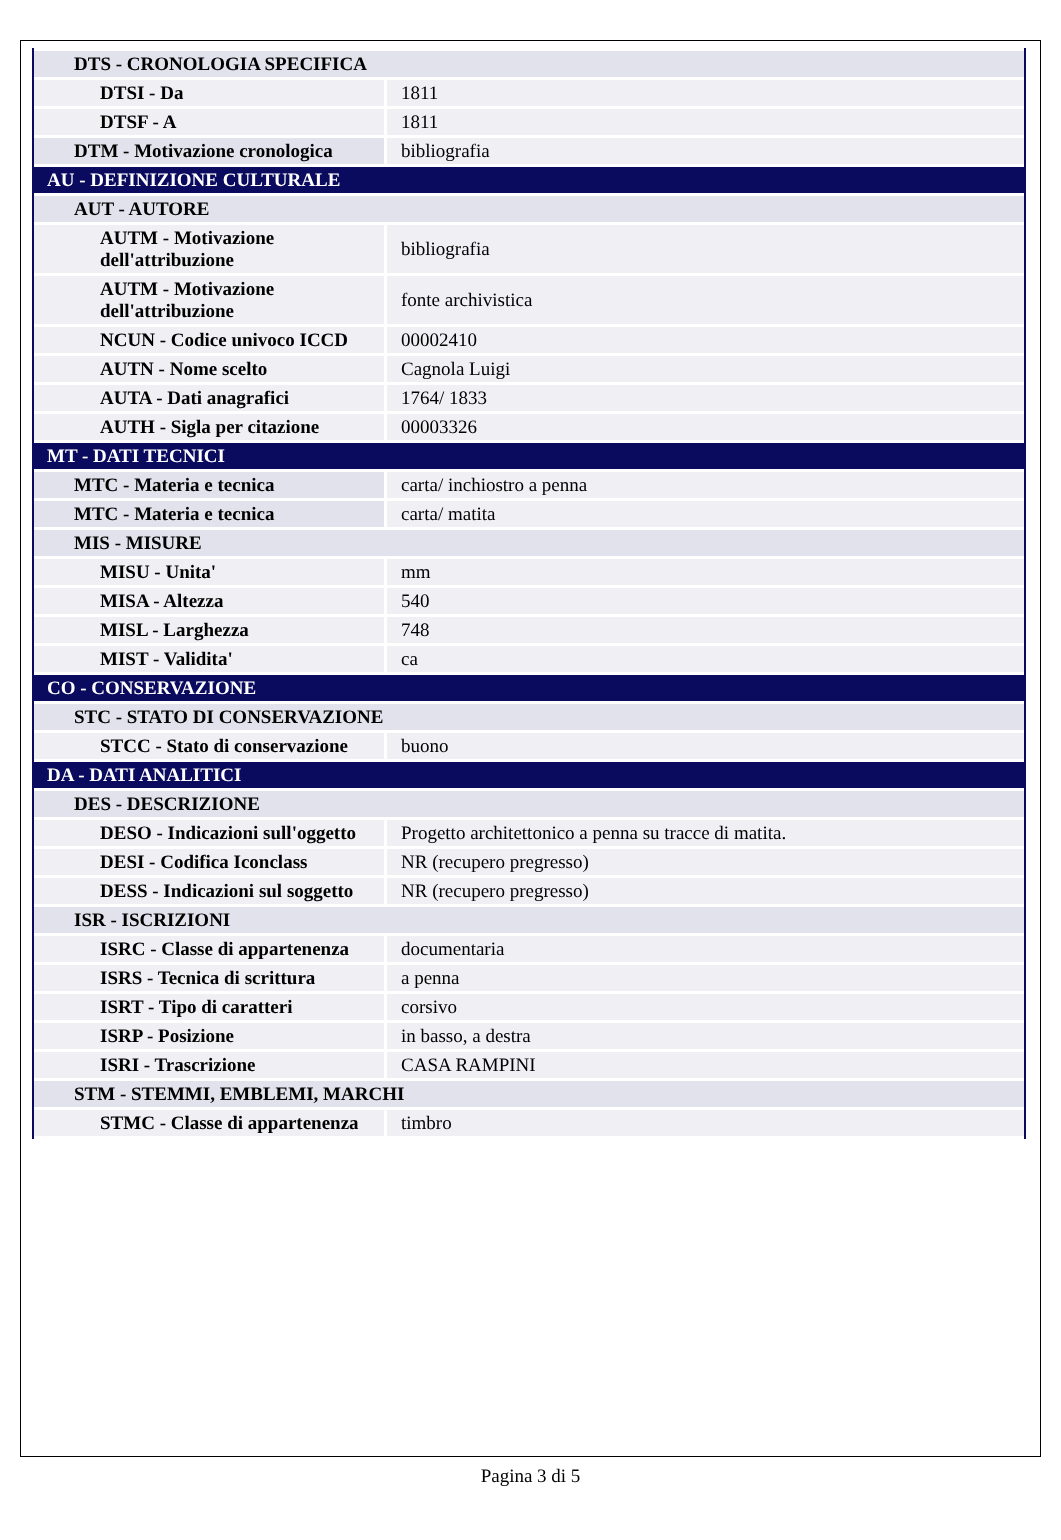| DTS - CRONOLOGIA SPECIFICA | |
| DTSI - Da | 1811 |
| DTSF - A | 1811 |
| DTM - Motivazione cronologica | bibliografia |
| AU - DEFINIZIONE CULTURALE | |
| AUT - AUTORE | |
| AUTM - Motivazione dell'attribuzione | bibliografia |
| AUTM - Motivazione dell'attribuzione | fonte archivistica |
| NCUN - Codice univoco ICCD | 00002410 |
| AUTN - Nome scelto | Cagnola Luigi |
| AUTA - Dati anagrafici | 1764/ 1833 |
| AUTH - Sigla per citazione | 00003326 |
| MT - DATI TECNICI | |
| MTC - Materia e tecnica | carta/ inchiostro a penna |
| MTC - Materia e tecnica | carta/ matita |
| MIS - MISURE | |
| MISU - Unita' | mm |
| MISA - Altezza | 540 |
| MISL - Larghezza | 748 |
| MIST - Validita' | ca |
| CO - CONSERVAZIONE | |
| STC - STATO DI CONSERVAZIONE | |
| STCC - Stato di conservazione | buono |
| DA - DATI ANALITICI | |
| DES - DESCRIZIONE | |
| DESO - Indicazioni sull'oggetto | Progetto architettonico a penna su tracce di matita. |
| DESI - Codifica Iconclass | NR (recupero pregresso) |
| DESS - Indicazioni sul soggetto | NR (recupero pregresso) |
| ISR - ISCRIZIONI | |
| ISRC - Classe di appartenenza | documentaria |
| ISRS - Tecnica di scrittura | a penna |
| ISRT - Tipo di caratteri | corsivo |
| ISRP - Posizione | in basso, a destra |
| ISRI - Trascrizione | CASA RAMPINI |
| STM - STEMMI, EMBLEMI, MARCHI | |
| STMC - Classe di appartenenza | timbro |
Pagina 3 di 5